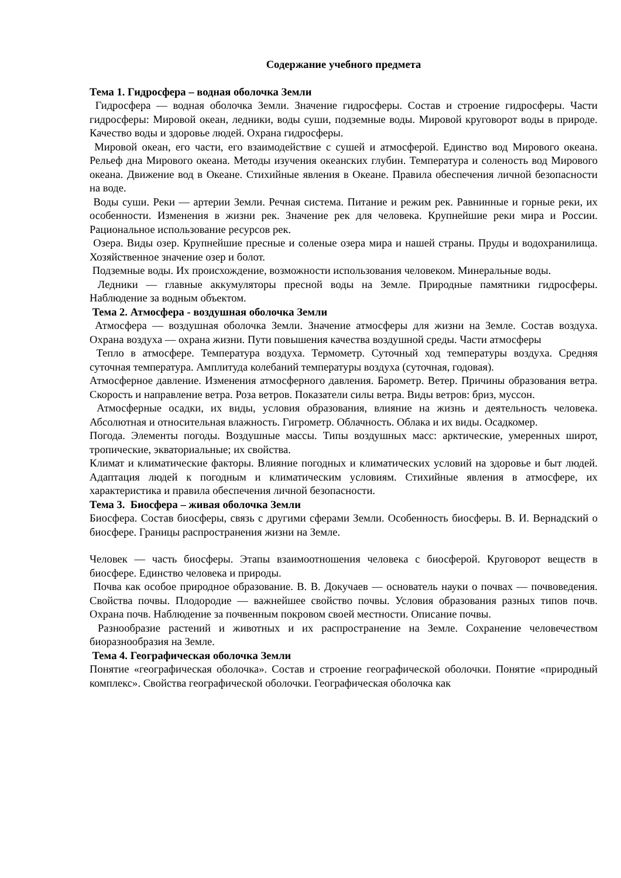Содержание учебного предмета
Тема 1. Гидросфера – водная оболочка Земли
Гидросфера — водная оболочка Земли. Значение гидросферы. Состав и строение гидросферы. Части гидросферы: Мировой океан, ледники, воды суши, подземные воды. Мировой круговорот воды в природе. Качество воды и здоровье людей. Охрана гидросферы.
Мировой океан, его части, его взаимодействие с сушей и атмосферой. Единство вод Мирового океана. Рельеф дна Мирового океана. Методы изучения океанских глубин. Температура и соленость вод Мирового океана. Движение вод в Океане. Стихийные явления в Океане. Правила обеспечения личной безопасности на воде.
Воды суши. Реки — артерии Земли. Речная система. Питание и режим рек. Равнинные и горные реки, их особенности. Изменения в жизни рек. Значение рек для человека. Крупнейшие реки мира и России. Рациональное использование ресурсов рек.
Озера. Виды озер. Крупнейшие пресные и соленые озера мира и нашей страны. Пруды и водохранилища. Хозяйственное значение озер и болот.
Подземные воды. Их происхождение, возможности использования человеком. Минеральные воды.
Ледники — главные аккумуляторы пресной воды на Земле. Природные памятники гидросферы. Наблюдение за водным объектом.
Тема 2. Атмосфера - воздушная оболочка Земли
Атмосфера — воздушная оболочка Земли. Значение атмосферы для жизни на Земле. Состав воздуха. Охрана воздуха — охрана жизни. Пути повышения качества воздушной среды. Части атмосферы
Тепло в атмосфере. Температура воздуха. Термометр. Суточный ход температуры воздуха. Средняя суточная температура. Амплитуда колебаний температуры воздуха (суточная, годовая).
Атмосферное давление. Изменения атмосферного давления. Барометр. Ветер. Причины образования ветра. Скорость и направление ветра. Роза ветров. Показатели силы ветра. Виды ветров: бриз, муссон.
Атмосферные осадки, их виды, условия образования, влияние на жизнь и деятельность человека. Абсолютная и относительная влажность. Гигрометр. Облачность. Облака и их виды. Осадкомер.
Погода. Элементы погоды. Воздушные массы. Типы воздушных масс: арктические, умеренных широт, тропические, экваториальные; их свойства.
Климат и климатические факторы. Влияние погодных и климатических условий на здоровье и быт людей. Адаптация людей к погодным и климатическим условиям. Стихийные явления в атмосфере, их характеристика и правила обеспечения личной безопасности.
Тема 3. Биосфера – живая оболочка Земли
Биосфера. Состав биосферы, связь с другими сферами Земли. Особенность биосферы. В. И. Вернадский о биосфере. Границы распространения жизни на Земле.
Человек — часть биосферы. Этапы взаимоотношения человека с биосферой. Круговорот веществ в биосфере. Единство человека и природы.
Почва как особое природное образование. В. В. Докучаев — основатель науки о почвах — почвоведения. Свойства почвы. Плодородие — важнейшее свойство почвы. Условия образования разных типов почв. Охрана почв. Наблюдение за почвенным покровом своей местности. Описание почвы.
Разнообразие растений и животных и их распространение на Земле. Сохранение человечеством биоразнообразия на Земле.
Тема 4. Географическая оболочка Земли
Понятие «географическая оболочка». Состав и строение географической оболочки. Понятие «природный комплекс». Свойства географической оболочки. Географическая оболочка как